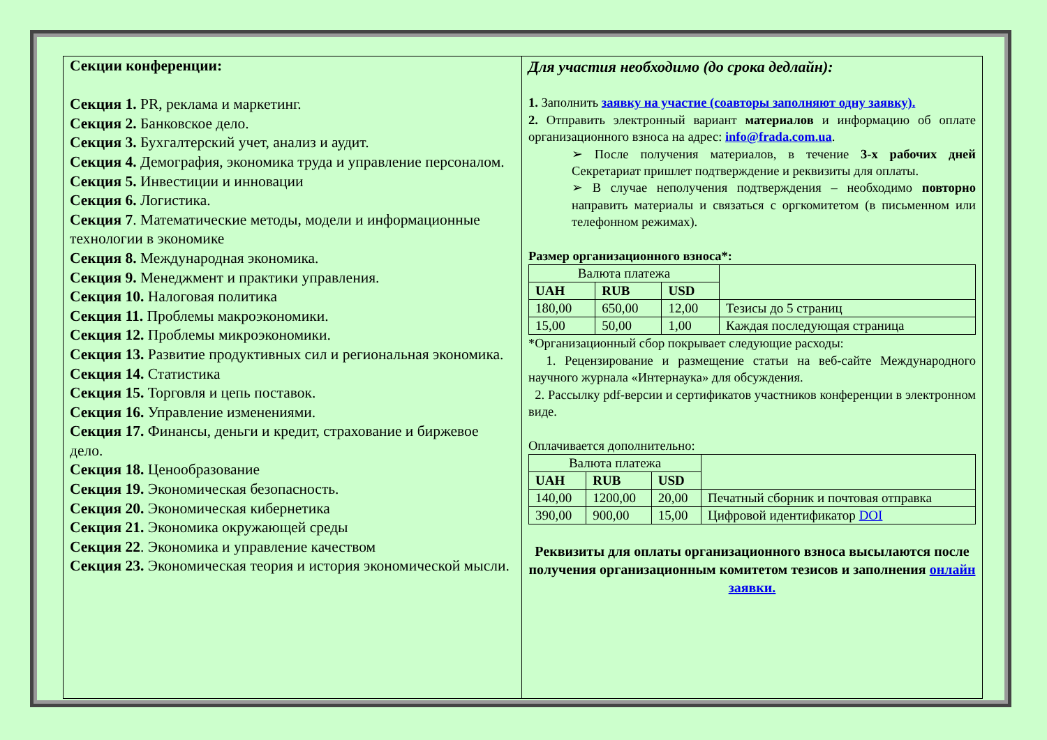Секции конференции:
Секция 1. PR, реклама и маркетинг.
Секция 2. Банковское дело.
Секция 3. Бухгалтерский учет, анализ и аудит.
Секция 4. Демография, экономика труда и управление персоналом.
Секция 5. Инвестиции и инновации
Секция 6. Логистика.
Секция 7. Математические методы, модели и информационные технологии в экономике
Секция 8. Международная экономика.
Секция 9. Менеджмент и практики управления.
Секция 10. Налоговая политика
Секция 11. Проблемы макроэкономики.
Секция 12. Проблемы микроэкономики.
Секция 13. Развитие продуктивных сил и региональная экономика.
Секция 14. Статистика
Секция 15. Торговля и цепь поставок.
Секция 16. Управление изменениями.
Секция 17. Финансы, деньги и кредит, страхование и биржевое дело.
Секция 18. Ценообразование
Секция 19. Экономическая безопасность.
Секция 20. Экономическая кибернетика
Секция 21. Экономика окружающей среды
Секция 22. Экономика и управление качеством
Секция 23. Экономическая теория и история экономической мысли.
Для участия необходимо (до срока дедлайн):
1. Заполнить заявку на участие (соавторы заполняют одну заявку).
2. Отправить электронный вариант материалов и информацию об оплате организационного взноса на адрес: info@frada.com.ua.
➢ После получения материалов, в течение 3-х рабочих дней Секретариат пришлет подтверждение и реквизиты для оплаты.
➢ В случае неполучения подтверждения – необходимо повторно направить материалы и связаться с оргкомитетом (в письменном или телефонном режимах).
Размер организационного взноса*:
| Валюта платежа | | | |
| UAH | RUB | USD | |
| 180,00 | 650,00 | 12,00 | Тезисы до 5 страниц |
| 15,00 | 50,00 | 1,00 | Каждая последующая страница |
*Организационный сбор покрывает следующие расходы:
1. Рецензирование и размещение статьи на веб-сайте Международного научного журнала «Интернаука» для обсуждения.
2. Рассылку pdf-версии и сертификатов участников конференции в электронном виде.
Оплачивается дополнительно:
| Валюта платежа | | | |
| UAH | RUB | USD | |
| 140,00 | 1200,00 | 20,00 | Печатный сборник и почтовая отправка |
| 390,00 | 900,00 | 15,00 | Цифровой идентификатор DOI |
Реквизиты для оплаты организационного взноса высылаются после получения организационным комитетом тезисов и заполнения онлайн заявки.